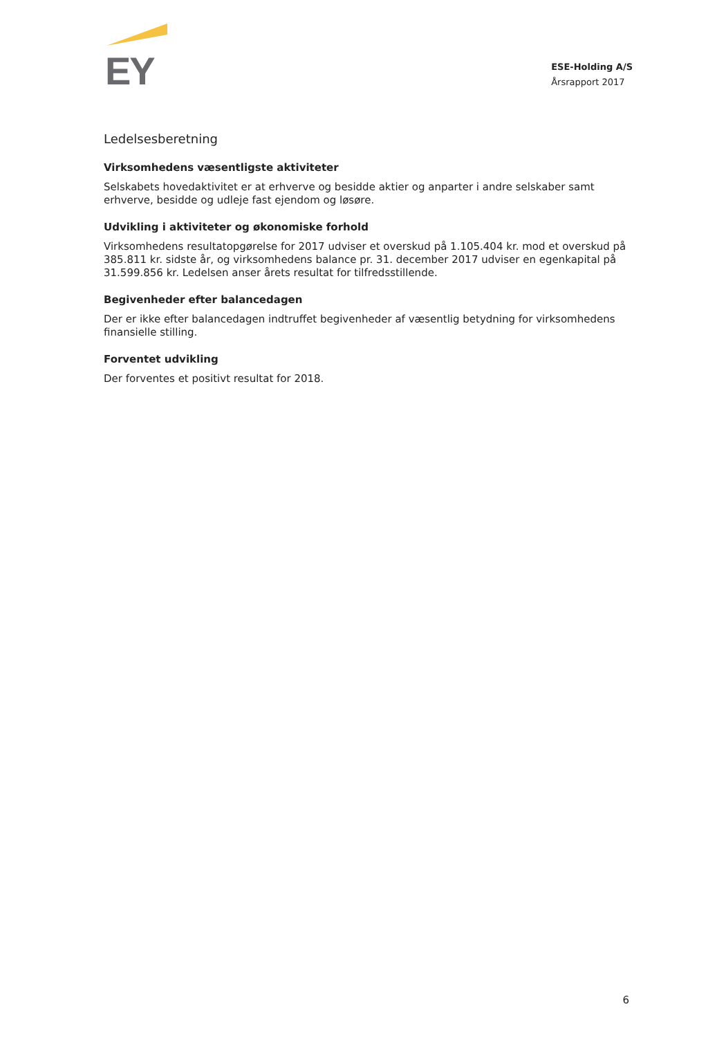EY
ESE-Holding A/S
Årsrapport 2017
Ledelsesberetning
Virksomhedens væsentligste aktiviteter
Selskabets hovedaktivitet er at erhverve og besidde aktier og anparter i andre selskaber samt erhverve, besidde og udleje fast ejendom og løsøre.
Udvikling i aktiviteter og økonomiske forhold
Virksomhedens resultatopgørelse for 2017 udviser et overskud på 1.105.404 kr. mod et overskud på 385.811 kr. sidste år, og virksomhedens balance pr. 31. december 2017 udviser en egenkapital på 31.599.856 kr. Ledelsen anser årets resultat for tilfredsstillende.
Begivenheder efter balancedagen
Der er ikke efter balancedagen indtruffet begivenheder af væsentlig betydning for virksomhedens finansielle stilling.
Forventet udvikling
Der forventes et positivt resultat for 2018.
6